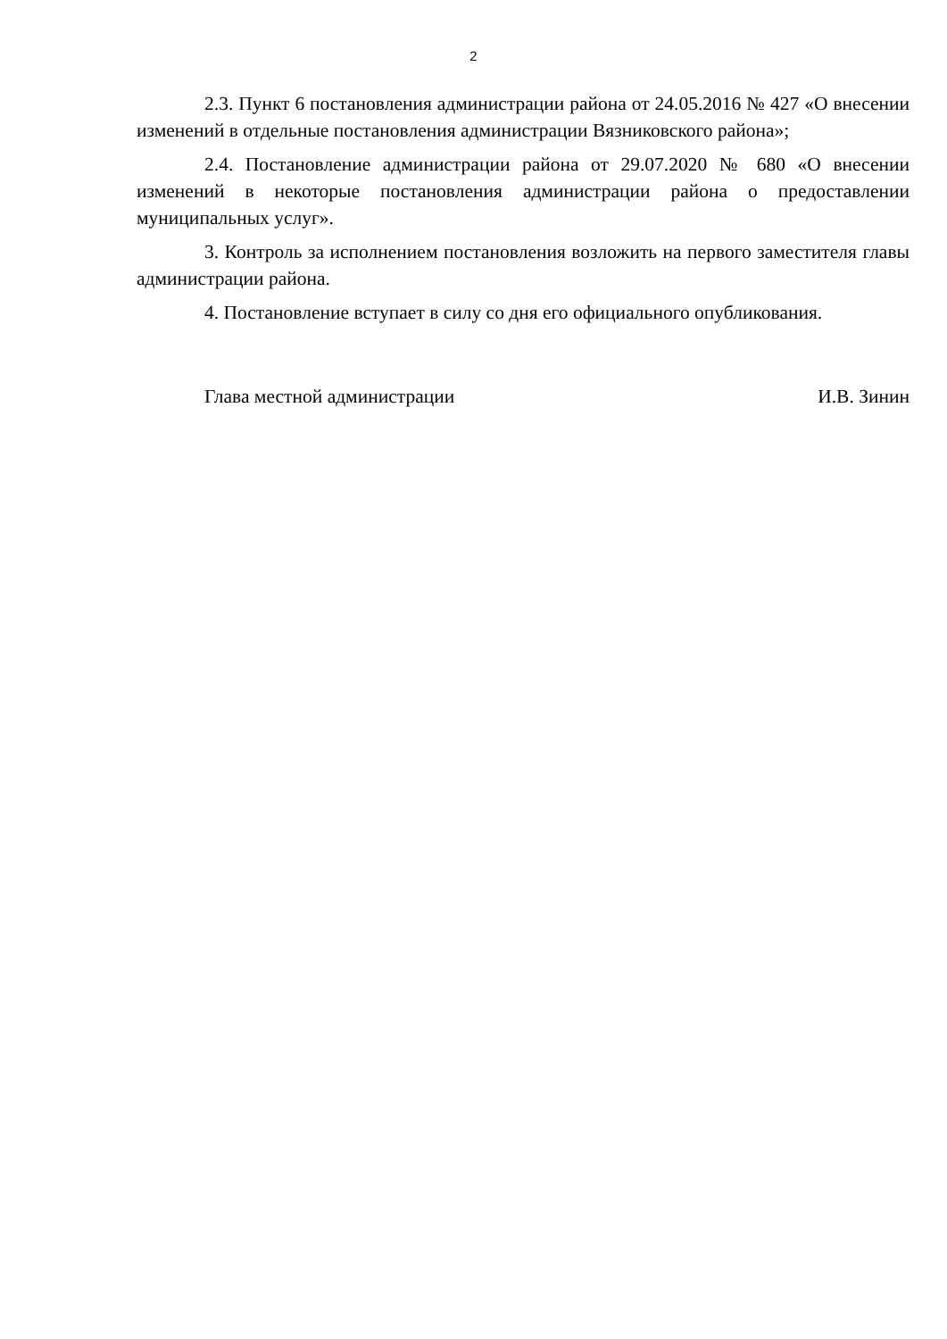2
2.3. Пункт 6 постановления администрации района от 24.05.2016 № 427 «О внесении изменений в отдельные постановления администрации Вязниковского района»;
2.4. Постановление администрации района от 29.07.2020 № 680 «О внесении изменений в некоторые постановления администрации района о предоставлении муниципальных услуг».
3. Контроль за исполнением постановления возложить на первого заместителя главы администрации района.
4. Постановление вступает в силу со дня его официального опубликования.
Глава местной администрации И.В. Зинин